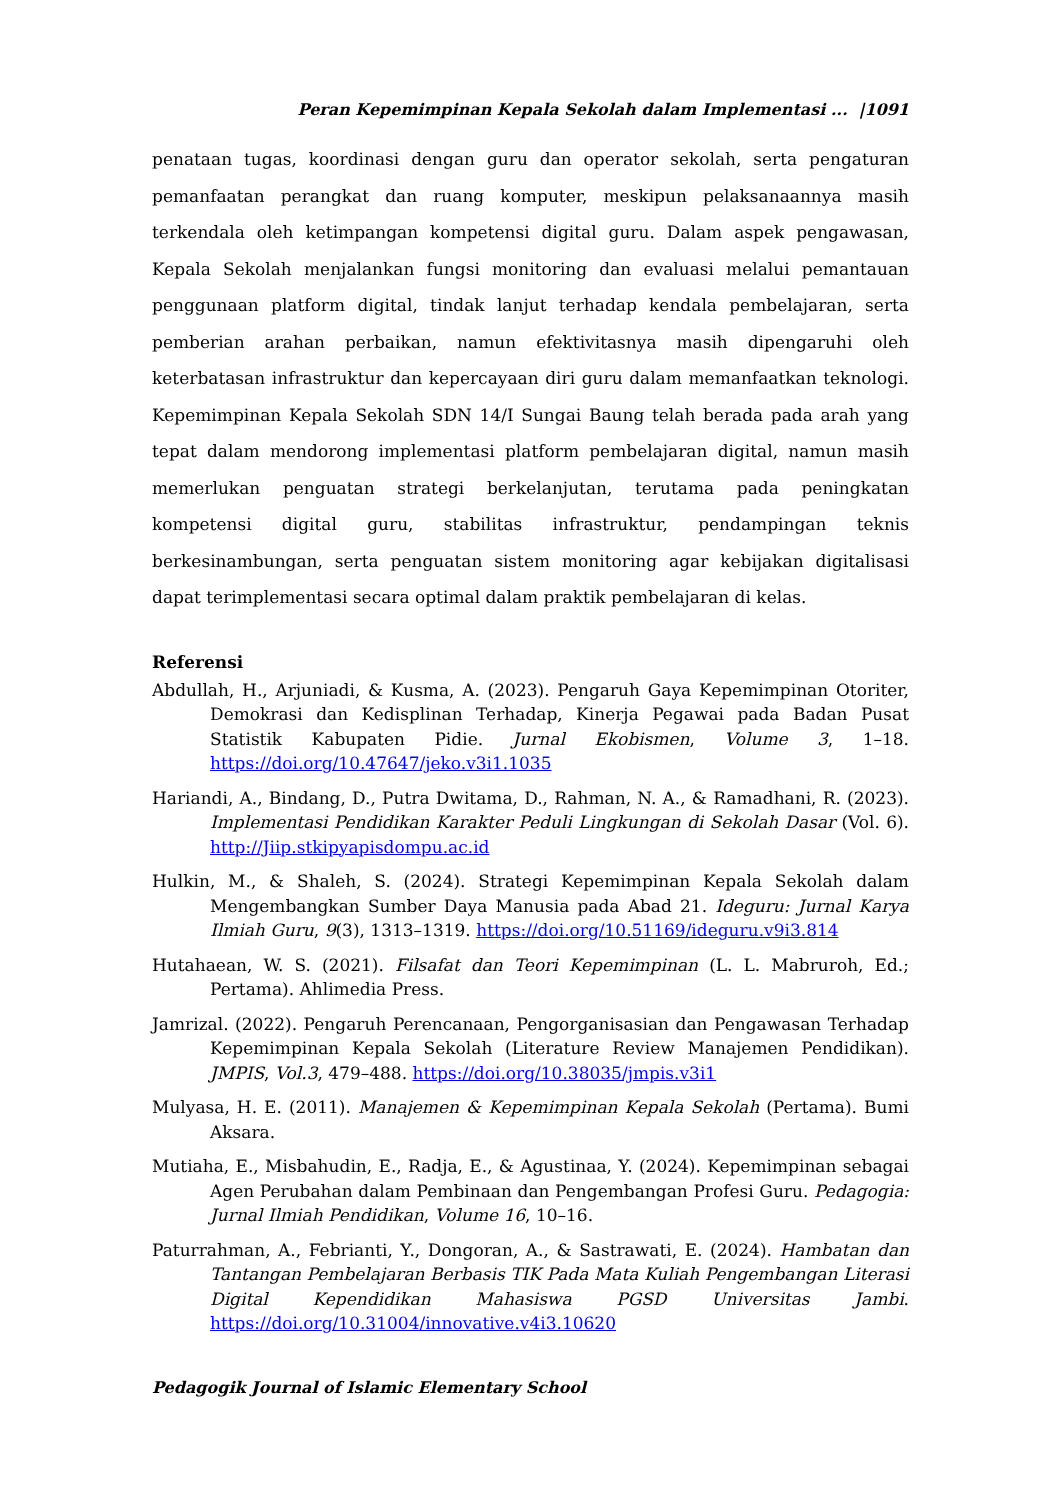Peran Kepemimpinan Kepala Sekolah dalam Implementasi ... |1091
penataan tugas, koordinasi dengan guru dan operator sekolah, serta pengaturan pemanfaatan perangkat dan ruang komputer, meskipun pelaksanaannya masih terkendala oleh ketimpangan kompetensi digital guru. Dalam aspek pengawasan, Kepala Sekolah menjalankan fungsi monitoring dan evaluasi melalui pemantauan penggunaan platform digital, tindak lanjut terhadap kendala pembelajaran, serta pemberian arahan perbaikan, namun efektivitasnya masih dipengaruhi oleh keterbatasan infrastruktur dan kepercayaan diri guru dalam memanfaatkan teknologi. Kepemimpinan Kepala Sekolah SDN 14/I Sungai Baung telah berada pada arah yang tepat dalam mendorong implementasi platform pembelajaran digital, namun masih memerlukan penguatan strategi berkelanjutan, terutama pada peningkatan kompetensi digital guru, stabilitas infrastruktur, pendampingan teknis berkesinambungan, serta penguatan sistem monitoring agar kebijakan digitalisasi dapat terimplementasi secara optimal dalam praktik pembelajaran di kelas.
Referensi
Abdullah, H., Arjuniadi, & Kusma, A. (2023). Pengaruh Gaya Kepemimpinan Otoriter, Demokrasi dan Kedisplinan Terhadap, Kinerja Pegawai pada Badan Pusat Statistik Kabupaten Pidie. Jurnal Ekobismen, Volume 3, 1–18. https://doi.org/10.47647/jeko.v3i1.1035
Hariandi, A., Bindang, D., Putra Dwitama, D., Rahman, N. A., & Ramadhani, R. (2023). Implementasi Pendidikan Karakter Peduli Lingkungan di Sekolah Dasar (Vol. 6). http://Jiip.stkipyapisdompu.ac.id
Hulkin, M., & Shaleh, S. (2024). Strategi Kepemimpinan Kepala Sekolah dalam Mengembangkan Sumber Daya Manusia pada Abad 21. Ideguru: Jurnal Karya Ilmiah Guru, 9(3), 1313–1319. https://doi.org/10.51169/ideguru.v9i3.814
Hutahaean, W. S. (2021). Filsafat dan Teori Kepemimpinan (L. L. Mabruroh, Ed.; Pertama). Ahlimedia Press.
Jamrizal. (2022). Pengaruh Perencanaan, Pengorganisasian dan Pengawasan Terhadap Kepemimpinan Kepala Sekolah (Literature Review Manajemen Pendidikan). JMPIS, Vol.3, 479–488. https://doi.org/10.38035/jmpis.v3i1
Mulyasa, H. E. (2011). Manajemen & Kepemimpinan Kepala Sekolah (Pertama). Bumi Aksara.
Mutiaha, E., Misbahudin, E., Radja, E., & Agustinaa, Y. (2024). Kepemimpinan sebagai Agen Perubahan dalam Pembinaan dan Pengembangan Profesi Guru. Pedagogia: Jurnal Ilmiah Pendidikan, Volume 16, 10–16.
Paturrahman, A., Febrianti, Y., Dongoran, A., & Sastrawati, E. (2024). Hambatan dan Tantangan Pembelajaran Berbasis TIK Pada Mata Kuliah Pengembangan Literasi Digital Kependidikan Mahasiswa PGSD Universitas Jambi. https://doi.org/10.31004/innovative.v4i3.10620
Pedagogik Journal of Islamic Elementary School